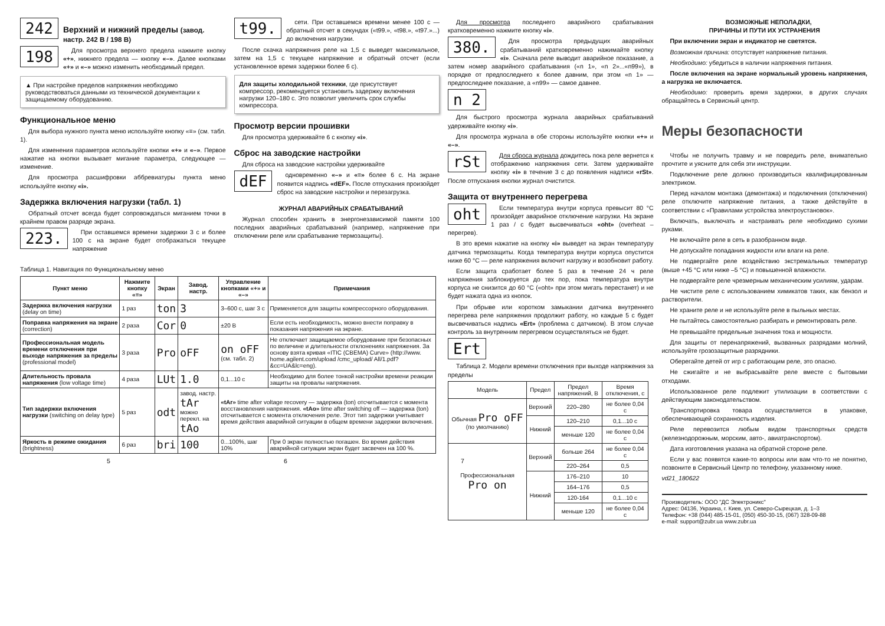242
Верхний и нижний пределы (завод. настр. 242 В / 198 В)
198
Для просмотра верхнего предела нажмите кнопку «+», нижнего предела — кнопку «–». Далее кнопками «+» и «–» можно изменить необходимый предел.
▲ При настройке пределов напряжения необходимо руководствоваться данными из технической документации к защищаемому оборудованию.
Функциональное меню
Для выбора нужного пункта меню используйте кнопку «≡» (см. табл. 1).
Для изменения параметров используйте кнопки «+» и «–». Первое нажатие на кнопки вызывает мигание параметра, следующее — изменение.
Для просмотра расшифровки аббревиатуры пункта меню используйте кнопку «i».
Задержка включения нагрузки (табл. 1)
Обратный отсчет всегда будет сопровождаться миганием точки в крайнем правом разряде экрана.
223.
При оставшемся времени задержки 3 с и более 100 с на экране будет отображаться текущее напряжение
t99.
сети. При оставшемся времени менее 100 с — обратный отсчет в секундах («t99.», «t98.», «t97.»...) до включения нагрузки.
После скачка напряжения реле на 1,5 с выведет максимальное, затем на 1,5 с текущее напряжение и обратный отсчет (если установленное время задержки более 6 с).
Для защиты холодильной техники, где присутствует компрессор, рекомендуется установить задержку включения нагрузки 120–180 с. Это позволит увеличить срок службы компрессора.
Просмотр версии прошивки
Для просмотра удерживайте 6 с кнопку «i».
Сброс на заводские настройки
Для сброса на заводские настройки удерживайте
dEF
одновременно «–» и «≡» более 6 с. На экране появится надпись «dEF». После отпускания произойдет сброс на заводские настройки и перезагрузка.
ЖУРНАЛ АВАРИЙНЫХ СРАБАТЫВАНИЙ
Журнал способен хранить в энергонезависимой памяти 100 последних аварийных срабатываний (например, напряжение при отключении реле или срабатывание термозащиты).
Для просмотра последнего аварийного срабатывания кратковременно нажмите кнопку «i».
380.
Для просмотра предыдущих аварийных срабатываний кратковременно нажимайте кнопку «i». Сначала реле выводит аварийное показание, а затем номер аварийного срабатывания («n 1», «n 2»...«n99»), в порядке от предпоследнего к более давним, при этом «n 1» — предпоследнее показание, а «n99» — самое давнее.
n 2
Для быстрого просмотра журнала аварийных срабатываний удерживайте кнопку «i».
Для просмотра журнала в обе стороны используйте кнопки «+» и «–».
rSt
Для сброса журнала дождитесь пока реле вернется к отображению напряжения сети. Затем удерживайте кнопку «i» в течение 3 с до появления надписи «rSt». После отпускания кнопки журнал очистится.
Защита от внутреннего перегрева
oht
Если температура внутри корпуса превысит 80 °С произойдет аварийное отключение нагрузки. На экране 1 раз / с будет высвечиваться «oht» (overheat – перегрев).
В это время нажатие на кнопку «i» выведет на экран температуру датчика термозащиты. Когда температура внутри корпуса опустится ниже 60 °С — реле напряжения включит нагрузку и возобновит работу.
Если защита сработает более 5 раз в течение 24 ч реле напряжения заблокируется до тех пор, пока температура внутри корпуса не снизится до 60 °С («oht» при этом мигать перестанет) и не будет нажата одна из кнопок.
При обрыве или коротком замыкании датчика внутреннего перегрева реле напряжения продолжит работу, но каждые 5 с будет высвечиваться надпись «Ert» (проблема с датчиком). В этом случае контроль за внутренним перегревом осуществляться не будет.
Ert
Таблица 2. Модели времени отключения при выходе напряжения за пределы
| Модель | Предел | Предел напряжений, В | Время отключения, с |
| Обычная Pro oFF (по умолчанию) | Верхний | 220–280 | не более 0,04 с |
| | Нижний | 120–210 | 0,1...10 с |
| | | меньше 120 | не более 0,04 с |
| Профессиональная Pro on | Верхний | больше 264 | не более 0,04 с |
| | | 220–264 | 0,5 |
| | Нижний | 176–210 | 10 |
| | | 164–176 | 0,5 |
| | | 120-164 | 0,1...10 с |
| | | меньше 120 | не более 0,04 с |
ВОЗМОЖНЫЕ НЕПОЛАДКИ,
ПРИЧИНЫ И ПУТИ ИХ УСТРАНЕНИЯ
При включении экран и индикатор не светятся.
Возможная причина: отсутствует напряжение питания.
Необходимо: убедиться в наличии напряжения питания.
После включения на экране нормальный уровень напряжения, а нагрузка не включается.
Необходимо: проверить время задержки, в других случаях обращайтесь в Сервисный центр.
Меры безопасности
Чтобы не получить травму и не повредить реле, внимательно прочтите и уясните для себя эти инструкции.
Подключение реле должно производиться квалифицированным электриком.
Перед началом монтажа (демонтажа) и подключения (отключения) реле отключите напряжение питания, а также действуйте в соответствии с «Правилами устройства электроустановок».
Включать, выключать и настраивать реле необходимо сухими руками.
Не включайте реле в сеть в разобранном виде.
Не допускайте попадания жидкости или влаги на реле.
Не подвергайте реле воздействию экстремальных температур (выше +45 °С или ниже –5 °С) и повышенной влажности.
Не подвергайте реле чрезмерным механическим усилиям, ударам.
Не чистите реле с использованием химикатов таких, как бензол и растворители.
Не храните реле и не используйте реле в пыльных местах.
Не пытайтесь самостоятельно разбирать и ремонтировать реле.
Не превышайте предельные значения тока и мощности.
Для защиты от перенапряжений, вызванных разрядами молний, используйте грозозащитные разрядники.
Оберегайте детей от игр с работающим реле, это опасно.
Не сжигайте и не выбрасывайте реле вместе с бытовыми отходами.
Использованное реле подлежит утилизации в соответствии с действующим законодательством.
Транспортировка товара осуществляется в упаковке, обеспечивающей сохранность изделия.
Реле перевозится любым видом транспортных средств (железнодорожным, морским, авто-, авиатранспортом).
Дата изготовления указана на обратной стороне реле.
Если у вас появятся какие-то вопросы или вам что-то не понятно, позвоните в Сервисный Центр по телефону, указанному ниже.
vd21_180622
Производитель: ООО "ДС Электроникс"
Адрес: 04136, Украина, г. Киев, ул. Северо-Сырецкая, д. 1–3
Телефон: +38 (044) 485-15-01, (050) 450-30-15, (067) 328-09-88
e-mail: support@zubr.ua www.zubr.ua
Таблица 1. Навигация по Функциональному меню
| Пункт меню | Нажмите кнопку «≡» | Экран | Завод. настр. | Управление кнопками «+» и «–» | Примечания |
| --- | --- | --- | --- | --- | --- |
| Задержка включения нагрузки (delay on time) | 1 раз | ton | 3 | 3–600 с, шаг 3 с | Применяется для защиты компрессорного оборудования. |
| Поправка напряжения на экране (correction) | 2 раза | Cor | 0 | ±20 В | Если есть необходимость, можно внести поправку в показания напряжения на экране. |
| Профессиональная модель времени отключения при выходе напряжения за пределы (professional model) | 3 раза | Pro | oFF | on oFF (см. табл. 2) | Не отключает защищаемое оборудование при безопасных по величине и длительности отклонениях напряжения. За основу взята кривая «ITIC (CBEMA) Curve» (http://www. home.agilent.com/upload /cmc_upload/ All/1.pdf?&cc=UA&lc=eng). |
| Длительность провала напряжения (low voltage time) | 4 раза | LUt | 1.0 | 0,1...10 с | Необходимо для более тонкой настройки времени реакции защиты на провалы напряжения. |
| Тип задержки включения нагрузки (switching on delay type) | 5 раз | odt | завод. настр. tAr можно перекл. на tAo | «tAr» time after voltage recovery — задержка (ton) отсчитывается с момента восстановления напряжения. «tAo» time after switching off — задержка (ton) отсчитывается с момента отключения реле. Этот тип задержки учитывает время действия аварийной ситуации в общем времени задержки включения. | |
| Яркость в режиме ожидания (brightness) | 6 раз | bri | 100 | 0...100%, шаг 10% | При 0 экран полностью погашен. Во время действия аварийной ситуации экран будет засвечен на 100 %. |
5 6 7